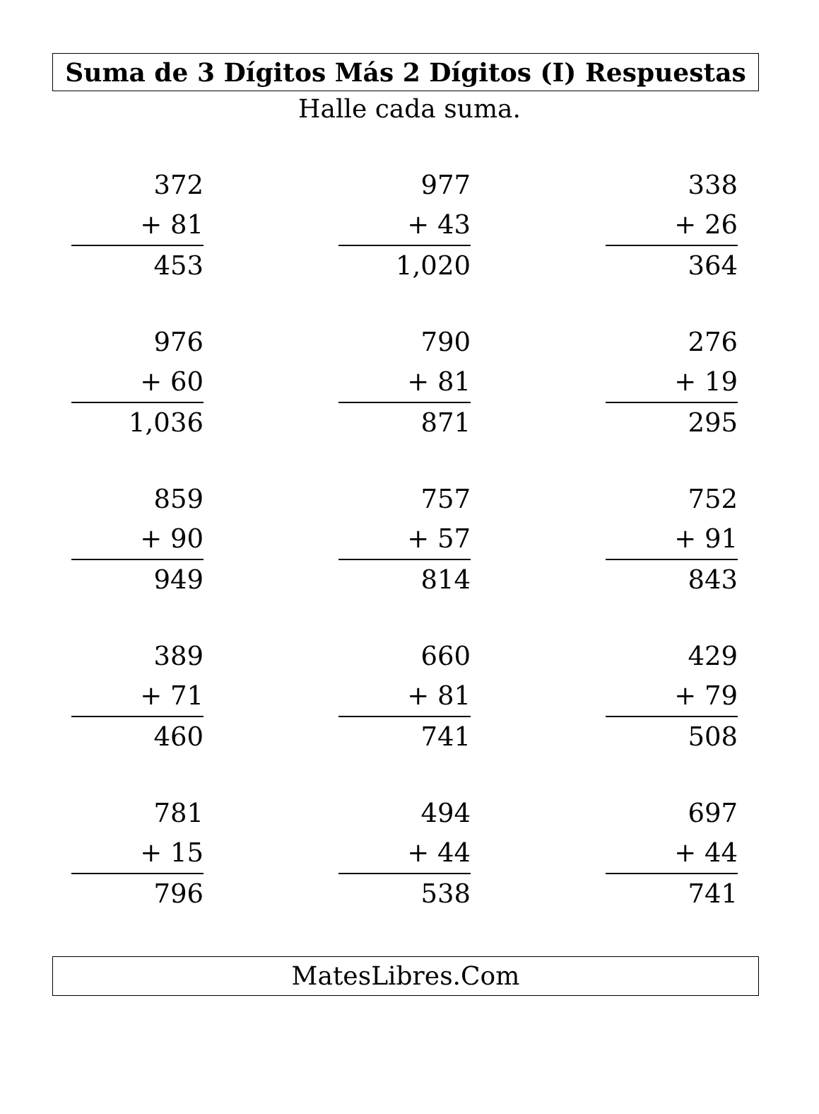Suma de 3 Dígitos Más 2 Dígitos (I) Respuestas
Halle cada suma.
372
+ 81
453
977
+ 43
1,020
338
+ 26
364
976
+ 60
1,036
790
+ 81
871
276
+ 19
295
859
+ 90
949
757
+ 57
814
752
+ 91
843
389
+ 71
460
660
+ 81
741
429
+ 79
508
781
+ 15
796
494
+ 44
538
697
+ 44
741
MatesLibres.Com